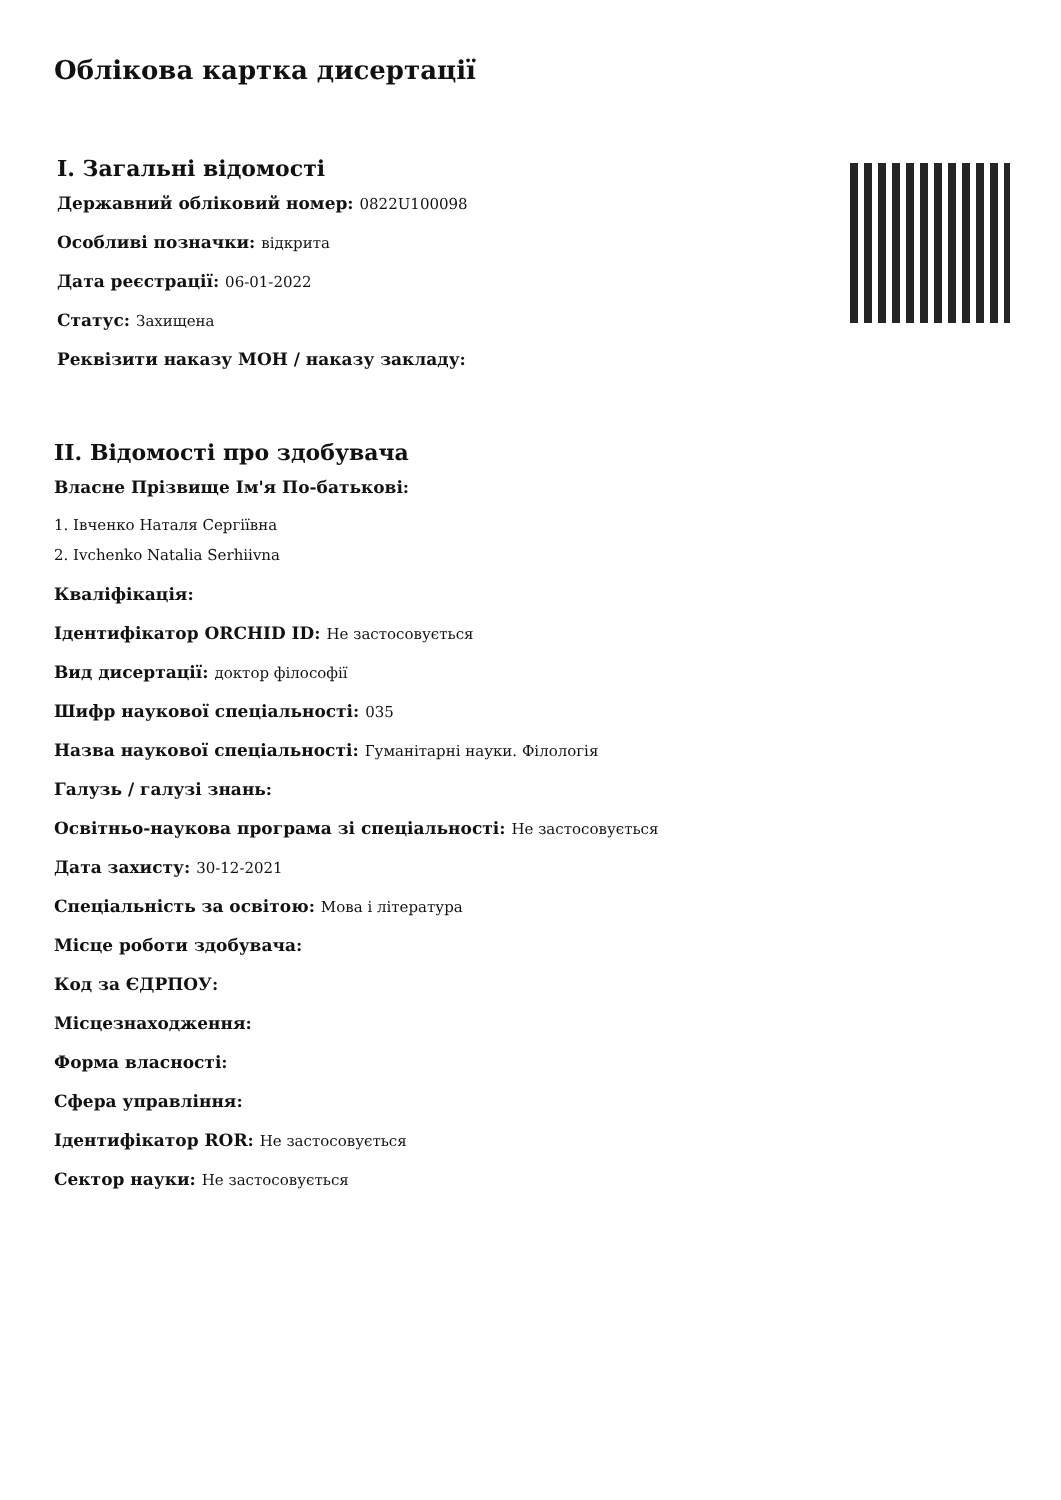Облікова картка дисертації
I. Загальні відомості
Державний обліковий номер: 0822U100098
Особливі позначки: відкрита
Дата реєстрації: 06-01-2022
Статус: Захищена
Реквізити наказу МОН / наказу закладу:
II. Відомості про здобувача
Власне Прізвище Ім'я По-батькові:
1. Івченко Наталя Сергіївна
2. Ivchenko Natalia Serhiivna
Кваліфікація:
Ідентифікатор ORCHID ID: Не застосовується
Вид дисертації: доктор філософії
Шифр наукової спеціальності: 035
Назва наукової спеціальності: Гуманітарні науки. Філологія
Галузь / галузі знань:
Освітньо-наукова програма зі спеціальності: Не застосовується
Дата захисту: 30-12-2021
Спеціальність за освітою: Мова і література
Місце роботи здобувача:
Код за ЄДРПОУ:
Місцезнаходження:
Форма власності:
Сфера управління:
Ідентифікатор ROR: Не застосовується
Сектор науки: Не застосовується